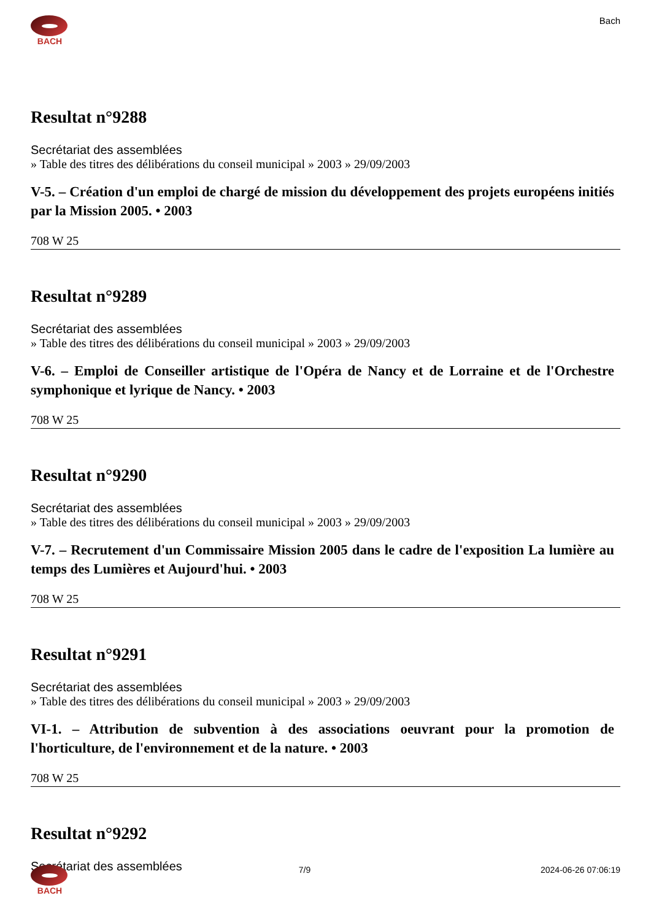BACH Bach
Resultat n°9288
Secrétariat des assemblées
» Table des titres des délibérations du conseil municipal » 2003 » 29/09/2003
V-5. – Création d'un emploi de chargé de mission du développement des projets européens initiés par la Mission 2005. • 2003
708 W 25
Resultat n°9289
Secrétariat des assemblées
» Table des titres des délibérations du conseil municipal » 2003 » 29/09/2003
V-6. – Emploi de Conseiller artistique de l'Opéra de Nancy et de Lorraine et de l'Orchestre symphonique et lyrique de Nancy. • 2003
708 W 25
Resultat n°9290
Secrétariat des assemblées
» Table des titres des délibérations du conseil municipal » 2003 » 29/09/2003
V-7. – Recrutement d'un Commissaire Mission 2005 dans le cadre de l'exposition La lumière au temps des Lumières et Aujourd'hui. • 2003
708 W 25
Resultat n°9291
Secrétariat des assemblées
» Table des titres des délibérations du conseil municipal » 2003 » 29/09/2003
VI-1. – Attribution de subvention à des associations oeuvrant pour la promotion de l'horticulture, de l'environnement et de la nature. • 2003
708 W 25
Resultat n°9292
Secrétariat des assemblées
BACH 7/9 2024-06-26 07:06:19